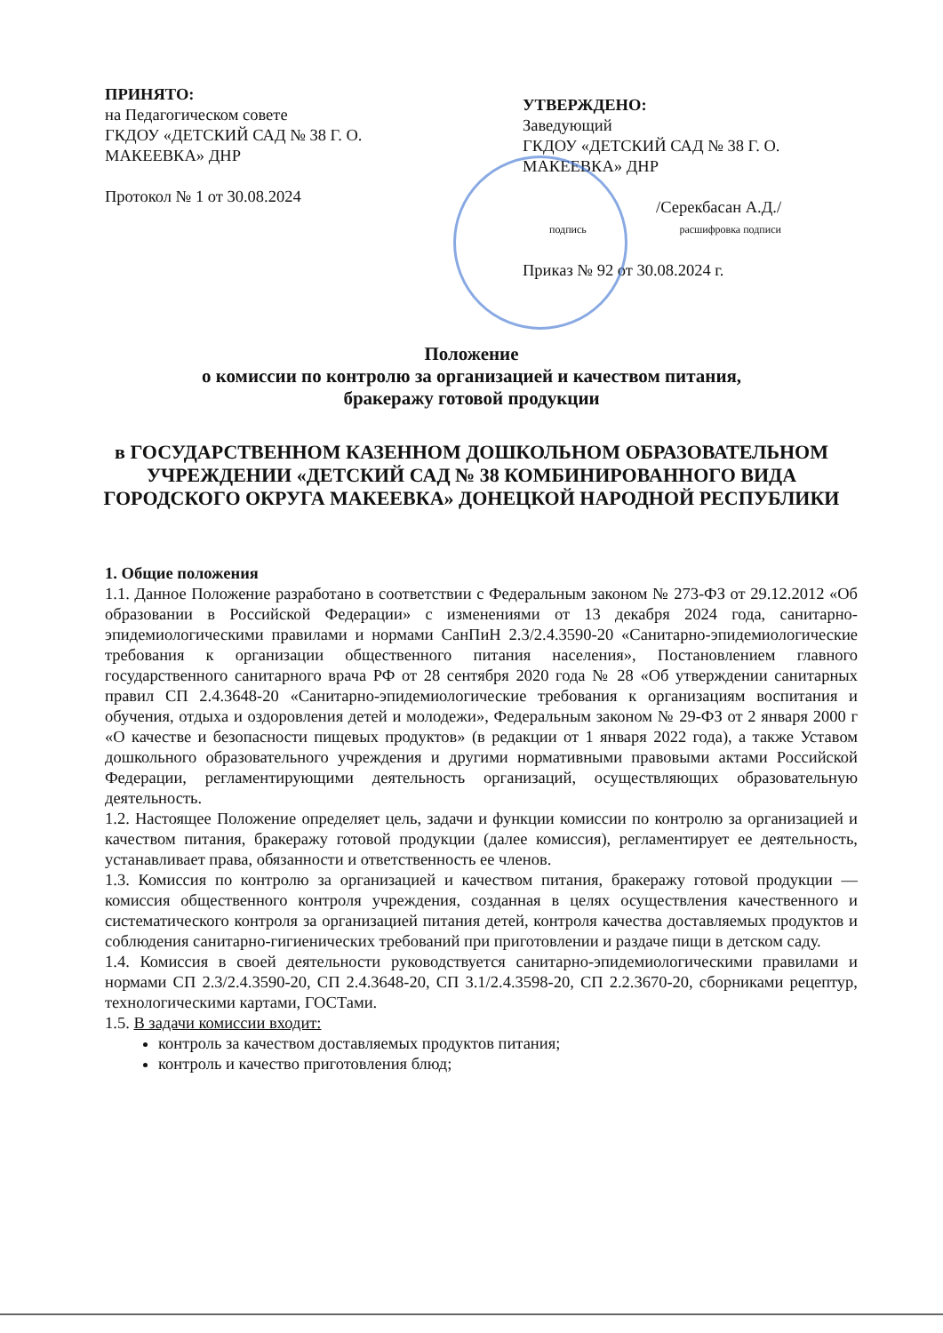ПРИНЯТО:
на Педагогическом совете
ГКДОУ «ДЕТСКИЙ САД № 38 Г. О.
МАКЕЕВКА» ДНР
Протокол № 1 от 30.08.2024
УТВЕРЖДЕНО:
Заведующий
ГКДОУ «ДЕТСКИЙ САД № 38 Г. О.
МАКЕЕВКА» ДНР
/Серекбасан А.Д./
подпись расшифровка подписи
Приказ № 92 от 30.08.2024 г.
Положение
о комиссии по контролю за организацией и качеством питания,
бракеражу готовой продукции
в ГОСУДАРСТВЕННОМ КАЗЕННОМ ДОШКОЛЬНОМ ОБРАЗОВАТЕЛЬНОМ УЧРЕЖДЕНИИ «ДЕТСКИЙ САД № 38 КОМБИНИРОВАННОГО ВИДА ГОРОДСКОГО ОКРУГА МАКЕЕВКА» ДОНЕЦКОЙ НАРОДНОЙ РЕСПУБЛИКИ
1. Общие положения
1.1. Данное Положение разработано в соответствии с Федеральным законом № 273-ФЗ от 29.12.2012 «Об образовании в Российской Федерации» с изменениями от 13 декабря 2024 года, санитарно-эпидемиологическими правилами и нормами СанПиН 2.3/2.4.3590-20 «Санитарно-эпидемиологические требования к организации общественного питания населения», Постановлением главного государственного санитарного врача РФ от 28 сентября 2020 года № 28 «Об утверждении санитарных правил СП 2.4.3648-20 «Санитарно-эпидемиологические требования к организациям воспитания и обучения, отдыха и оздоровления детей и молодежи», Федеральным законом № 29-ФЗ от 2 января 2000 г «О качестве и безопасности пищевых продуктов» (в редакции от 1 января 2022 года), а также Уставом дошкольного образовательного учреждения и другими нормативными правовыми актами Российской Федерации, регламентирующими деятельность организаций, осуществляющих образовательную деятельность.
1.2. Настоящее Положение определяет цель, задачи и функции комиссии по контролю за организацией и качеством питания, бракеражу готовой продукции (далее комиссия), регламентирует ее деятельность, устанавливает права, обязанности и ответственность ее членов.
1.3. Комиссия по контролю за организацией и качеством питания, бракеражу готовой продукции — комиссия общественного контроля учреждения, созданная в целях осуществления качественного и систематического контроля за организацией питания детей, контроля качества доставляемых продуктов и соблюдения санитарно-гигиенических требований при приготовлении и раздаче пищи в детском саду.
1.4. Комиссия в своей деятельности руководствуется санитарно-эпидемиологическими правилами и нормами СП 2.3/2.4.3590-20, СП 2.4.3648-20, СП 3.1/2.4.3598-20, СП 2.2.3670-20, сборниками рецептур, технологическими картами, ГОСТами.
1.5. В задачи комиссии входит:
контроль за качеством доставляемых продуктов питания;
контроль и качество приготовления блюд;